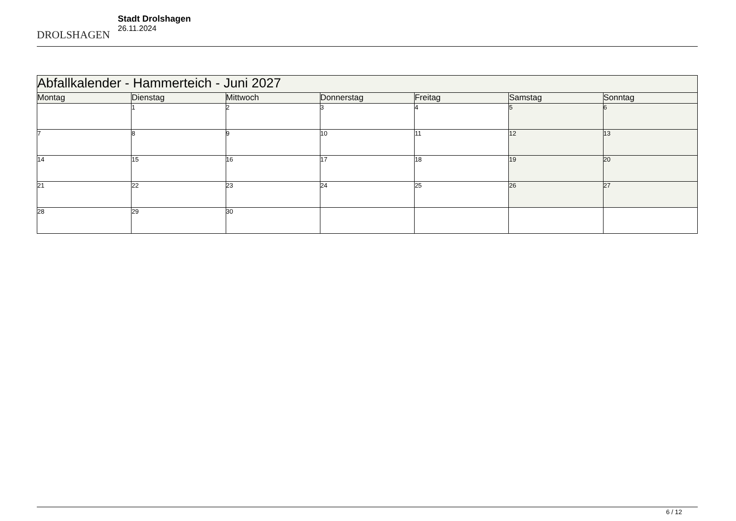DROLSHAGEN
Stadt Drolshagen
26.11.2024
| Abfallkalender - Hammerteich - Juni 2027 | | | | | | |
| Montag | Dienstag | Mittwoch | Donnerstag | Freitag | Samstag | Sonntag |
| | 1 | 2 | 3 | 4 | 5 | 6 |
| 7 | 8 | 9 | 10 | 11 | 12 | 13 |
| 14 | 15 | 16 | 17 | 18 | 19 | 20 |
| 21 | 22 | 23 | 24 | 25 | 26 | 27 |
| 28 | 29 | 30 | | | | |
6 / 12